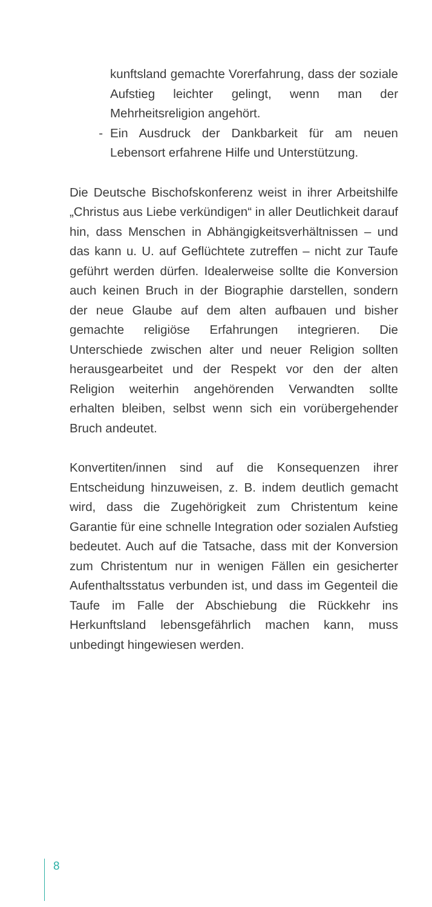kunftsland gemachte Vorerfahrung, dass der soziale Aufstieg leichter gelingt, wenn man der Mehrheitsreligion angehört.
- Ein Ausdruck der Dankbarkeit für am neuen Lebensort erfahrene Hilfe und Unterstützung.
Die Deutsche Bischofskonferenz weist in ihrer Arbeitshilfe „Christus aus Liebe verkündigen“ in aller Deutlichkeit darauf hin, dass Menschen in Abhängigkeitsverhältnissen – und das kann u. U. auf Geflüchtete zutreffen – nicht zur Taufe geführt werden dürfen. Idealerweise sollte die Konversion auch keinen Bruch in der Biographie darstellen, sondern der neue Glaube auf dem alten aufbauen und bisher gemachte religiöse Erfahrungen integrieren. Die Unterschiede zwischen alter und neuer Religion sollten herausgearbeitet und der Respekt vor den der alten Religion weiterhin angehörenden Verwandten sollte erhalten bleiben, selbst wenn sich ein vorübergehender Bruch andeutet.
Konvertiten/innen sind auf die Konsequenzen ihrer Entscheidung hinzuweisen, z. B. indem deutlich gemacht wird, dass die Zugehörigkeit zum Christentum keine Garantie für eine schnelle Integration oder sozialen Aufstieg bedeutet. Auch auf die Tatsache, dass mit der Konversion zum Christentum nur in wenigen Fällen ein gesicherter Aufenthaltsstatus verbunden ist, und dass im Gegenteil die Taufe im Falle der Abschiebung die Rückkehr ins Herkunftsland lebensgefährlich machen kann, muss unbedingt hingewiesen werden.
8